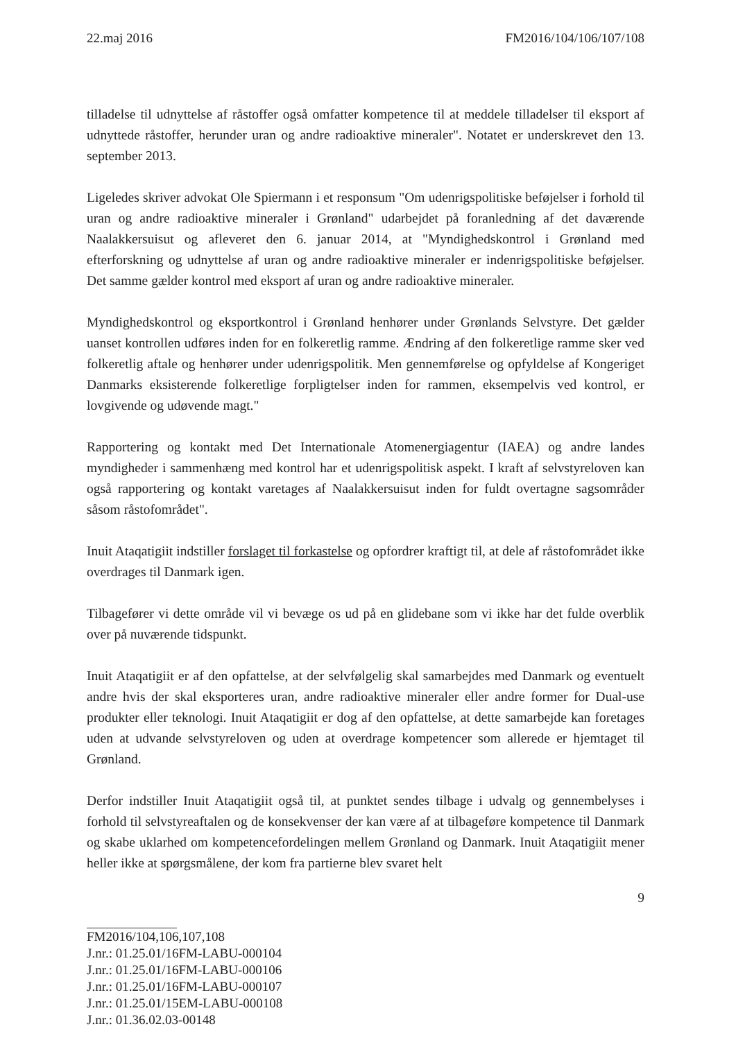22.maj 2016 FM2016/104/106/107/108
tilladelse til udnyttelse af råstoffer også omfatter kompetence til at meddele tilladelser til eksport af udnyttede råstoffer, herunder uran og andre radioaktive mineraler". Notatet er underskrevet den 13. september 2013.
Ligeledes skriver advokat Ole Spiermann i et responsum "Om udenrigspolitiske beføjelser i forhold til uran og andre radioaktive mineraler i Grønland" udarbejdet på foranledning af det daværende Naalakkersuisut og afleveret den 6. januar 2014, at "Myndighedskontrol i Grønland med efterforskning og udnyttelse af uran og andre radioaktive mineraler er indenrigspolitiske beføjelser. Det samme gælder kontrol med eksport af uran og andre radioaktive mineraler.
Myndighedskontrol og eksportkontrol i Grønland henhører under Grønlands Selvstyre. Det gælder uanset kontrollen udføres inden for en folkeretlig ramme. Ændring af den folkeretlige ramme sker ved folkeretlig aftale og henhører under udenrigspolitik. Men gennemførelse og opfyldelse af Kongeriget Danmarks eksisterende folkeretlige forpligtelser inden for rammen, eksempelvis ved kontrol, er lovgivende og udøvende magt."
Rapportering og kontakt med Det Internationale Atomenergiagentur (IAEA) og andre landes myndigheder i sammenhæng med kontrol har et udenrigspolitisk aspekt. I kraft af selvstyreloven kan også rapportering og kontakt varetages af Naalakkersuisut inden for fuldt overtagne sagsområder såsom råstofområdet".
Inuit Ataqatigiit indstiller forslaget til forkastelse og opfordrer kraftigt til, at dele af råstofområdet ikke overdrages til Danmark igen.
Tilbagefører vi dette område vil vi bevæge os ud på en glidebane som vi ikke har det fulde overblik over på nuværende tidspunkt.
Inuit Ataqatigiit er af den opfattelse, at der selvfølgelig skal samarbejdes med Danmark og eventuelt andre hvis der skal eksporteres uran, andre radioaktive mineraler eller andre former for Dual-use produkter eller teknologi. Inuit Ataqatigiit er dog af den opfattelse, at dette samarbejde kan foretages uden at udvande selvstyreloven og uden at overdrage kompetencer som allerede er hjemtaget til Grønland.
Derfor indstiller Inuit Ataqatigiit også til, at punktet sendes tilbage i udvalg og gennembelyses i forhold til selvstyreaftalen og de konsekvenser der kan være af at tilbageføre kompetence til Danmark og skabe uklarhed om kompetencefordelingen mellem Grønland og Danmark. Inuit Ataqatigiit mener heller ikke at spørgsmålene, der kom fra partierne blev svaret helt
9
FM2016/104,106,107,108
J.nr.: 01.25.01/16FM-LABU-000104
J.nr.: 01.25.01/16FM-LABU-000106
J.nr.: 01.25.01/16FM-LABU-000107
J.nr.: 01.25.01/15EM-LABU-000108
J.nr.: 01.36.02.03-00148